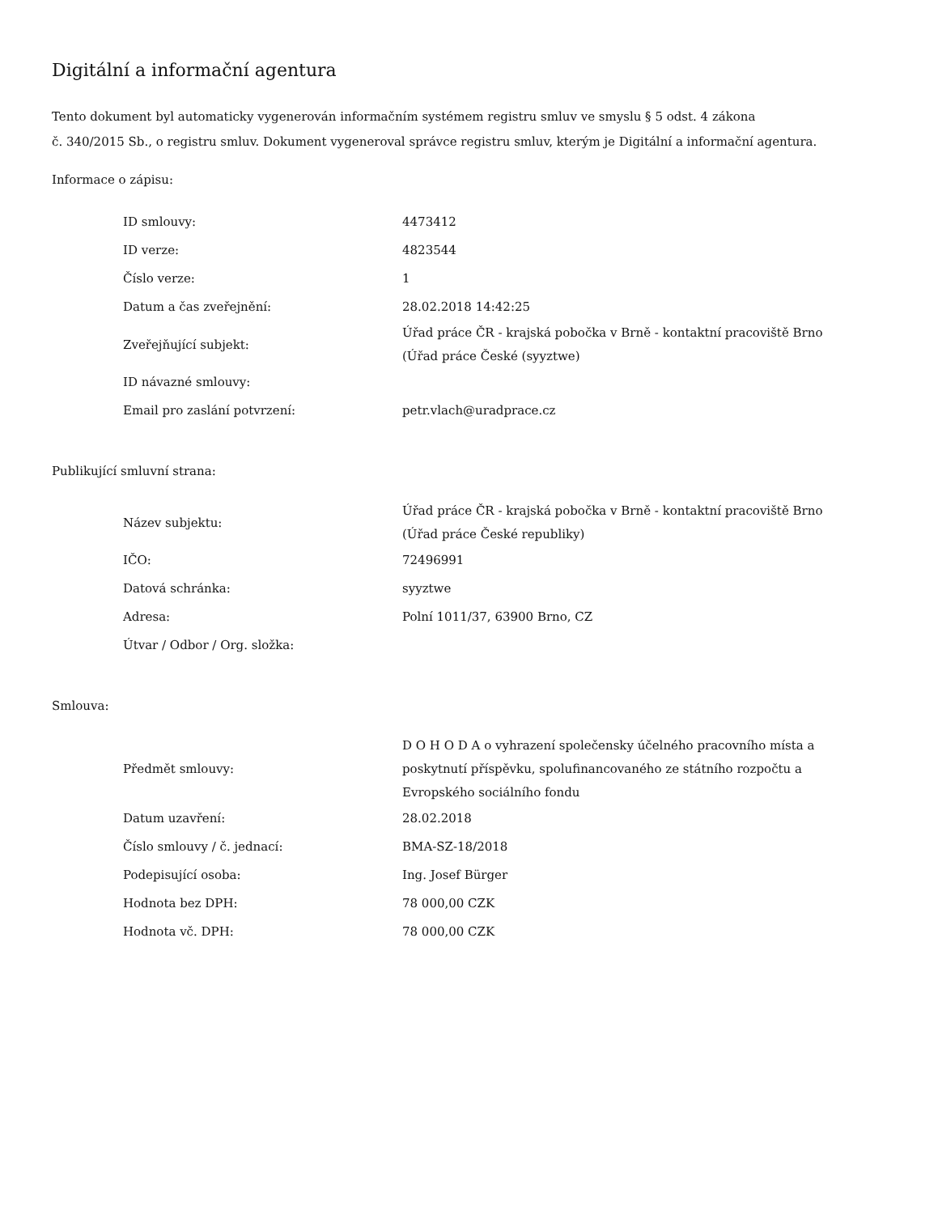Digitální a informační agentura
Tento dokument byl automaticky vygenerován informačním systémem registru smluv ve smyslu § 5 odst. 4 zákona
č. 340/2015 Sb., o registru smluv. Dokument vygeneroval správce registru smluv, kterým je Digitální a informační agentura.
Informace o zápisu:
| ID smlouvy: | 4473412 |
| ID verze: | 4823544 |
| Číslo verze: | 1 |
| Datum a čas zveřejnění: | 28.02.2018 14:42:25 |
| Zveřejňující subjekt: | Úřad práce ČR - krajská pobočka v Brně - kontaktní pracoviště Brno (Úřad práce České (syyztwe) |
| ID návazné smlouvy: | |
| Email pro zaslání potvrzení: | petr.vlach@uradprace.cz |
Publikující smluvní strana:
| Název subjektu: | Úřad práce ČR - krajská pobočka v Brně - kontaktní pracoviště Brno (Úřad práce České republiky) |
| IČO: | 72496991 |
| Datová schránka: | syyztwe |
| Adresa: | Polní 1011/37, 63900 Brno, CZ |
| Útvar / Odbor / Org. složka: | |
Smlouva:
| Předmět smlouvy: | D O H O D A o vyhrazení společensky účelného pracovního místa a poskytnutí příspěvku, spolufinancovaného ze státního rozpočtu a Evropského sociálního fondu |
| Datum uzavření: | 28.02.2018 |
| Číslo smlouvy / č. jednací: | BMA-SZ-18/2018 |
| Podepisující osoba: | Ing. Josef Bürger |
| Hodnota bez DPH: | 78 000,00 CZK |
| Hodnota vč. DPH: | 78 000,00 CZK |